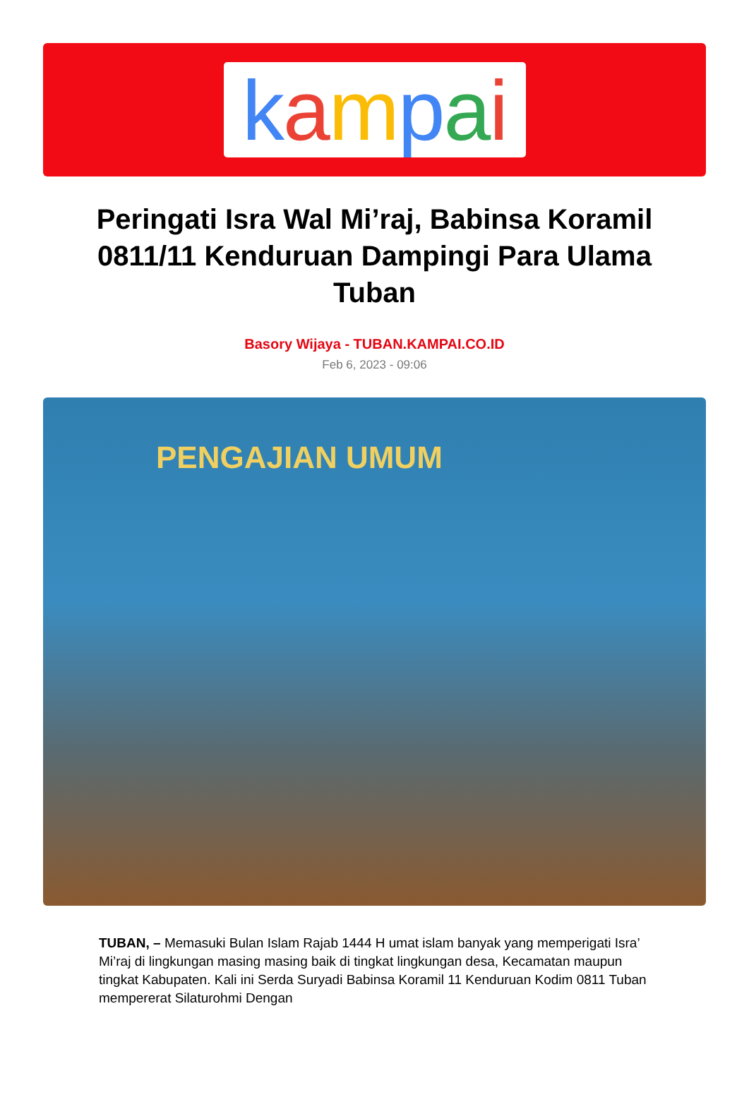kampai
Peringati Isra Wal Mi’raj, Babinsa Koramil 0811/11 Kenduruan Dampingi Para Ulama Tuban
Basory Wijaya - TUBAN.KAMPAI.CO.ID
Feb 6, 2023 - 09:06
PENGAJIAN UMUM
TUBAN, – Memasuki Bulan Islam Rajab 1444 H umat islam banyak yang memperigati Isra’ Mi’raj di lingkungan masing masing baik di tingkat lingkungan desa, Kecamatan maupun tingkat Kabupaten. Kali ini Serda Suryadi Babinsa Koramil 11 Kenduruan Kodim 0811 Tuban mempererat Silaturohmi Dengan